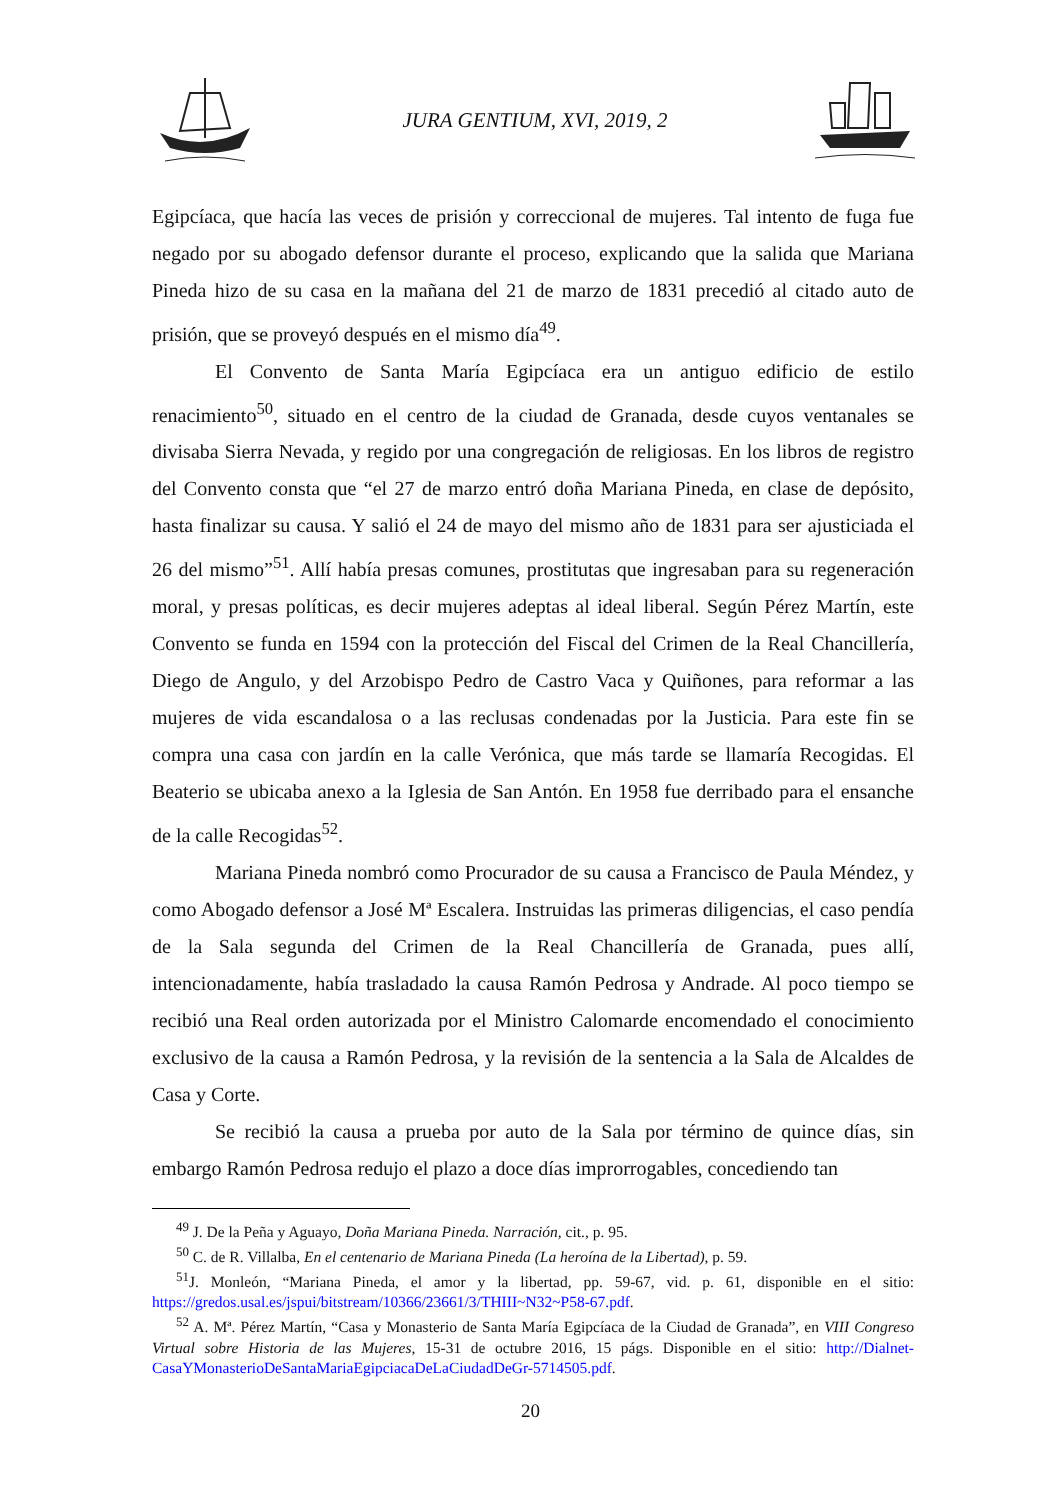JURA GENTIUM, XVI, 2019, 2
Egipcíaca, que hacía las veces de prisión y correccional de mujeres. Tal intento de fuga fue negado por su abogado defensor durante el proceso, explicando que la salida que Mariana Pineda hizo de su casa en la mañana del 21 de marzo de 1831 precedió al citado auto de prisión, que se proveyó después en el mismo día<sup>49</sup>.
El Convento de Santa María Egipcíaca era un antiguo edificio de estilo renacimiento<sup>50</sup>, situado en el centro de la ciudad de Granada, desde cuyos ventanales se divisaba Sierra Nevada, y regido por una congregación de religiosas. En los libros de registro del Convento consta que “el 27 de marzo entró doña Mariana Pineda, en clase de depósito, hasta finalizar su causa. Y salió el 24 de mayo del mismo año de 1831 para ser ajusticiada el 26 del mismo”<sup>51</sup>. Allí había presas comunes, prostitutas que ingresaban para su regeneración moral, y presas políticas, es decir mujeres adeptas al ideal liberal. Según Pérez Martín, este Convento se funda en 1594 con la protección del Fiscal del Crimen de la Real Chancillería, Diego de Angulo, y del Arzobispo Pedro de Castro Vaca y Quiñones, para reformar a las mujeres de vida escandalosa o a las reclusas condenadas por la Justicia. Para este fin se compra una casa con jardín en la calle Verónica, que más tarde se llamaría Recogidas. El Beaterio se ubicaba anexo a la Iglesia de San Antón. En 1958 fue derribado para el ensanche de la calle Recogidas<sup>52</sup>.
Mariana Pineda nombró como Procurador de su causa a Francisco de Paula Méndez, y como Abogado defensor a José Mª Escalera. Instruidas las primeras diligencias, el caso pendía de la Sala segunda del Crimen de la Real Chancillería de Granada, pues allí, intencionadamente, había trasladado la causa Ramón Pedrosa y Andrade. Al poco tiempo se recibió una Real orden autorizada por el Ministro Calomarde encomendado el conocimiento exclusivo de la causa a Ramón Pedrosa, y la revisión de la sentencia a la Sala de Alcaldes de Casa y Corte.
Se recibió la causa a prueba por auto de la Sala por término de quince días, sin embargo Ramón Pedrosa redujo el plazo a doce días improrrogables, concediendo tan
<sup>49</sup> J. De la Peña y Aguayo, Doña Mariana Pineda. Narración, cit., p. 95.
<sup>50</sup> C. de R. Villalba, En el centenario de Mariana Pineda (La heroína de la Libertad), p. 59.
<sup>51</sup> J. Monleón, “Mariana Pineda, el amor y la libertad, pp. 59-67, vid. p. 61, disponible en el sitio: https://gredos.usal.es/jspui/bitstream/10366/23661/3/THIII~N32~P58-67.pdf.
<sup>52</sup> A. Mª. Pérez Martín, “Casa y Monasterio de Santa María Egipcíaca de la Ciudad de Granada”, en VIII Congreso Virtual sobre Historia de las Mujeres, 15-31 de octubre 2016, 15 págs. Disponible en el sitio: http://Dialnet-CasaYMonasterioDeSantaMariaEgipciacaDeLaCiudadDeGr-5714505.pdf.
20